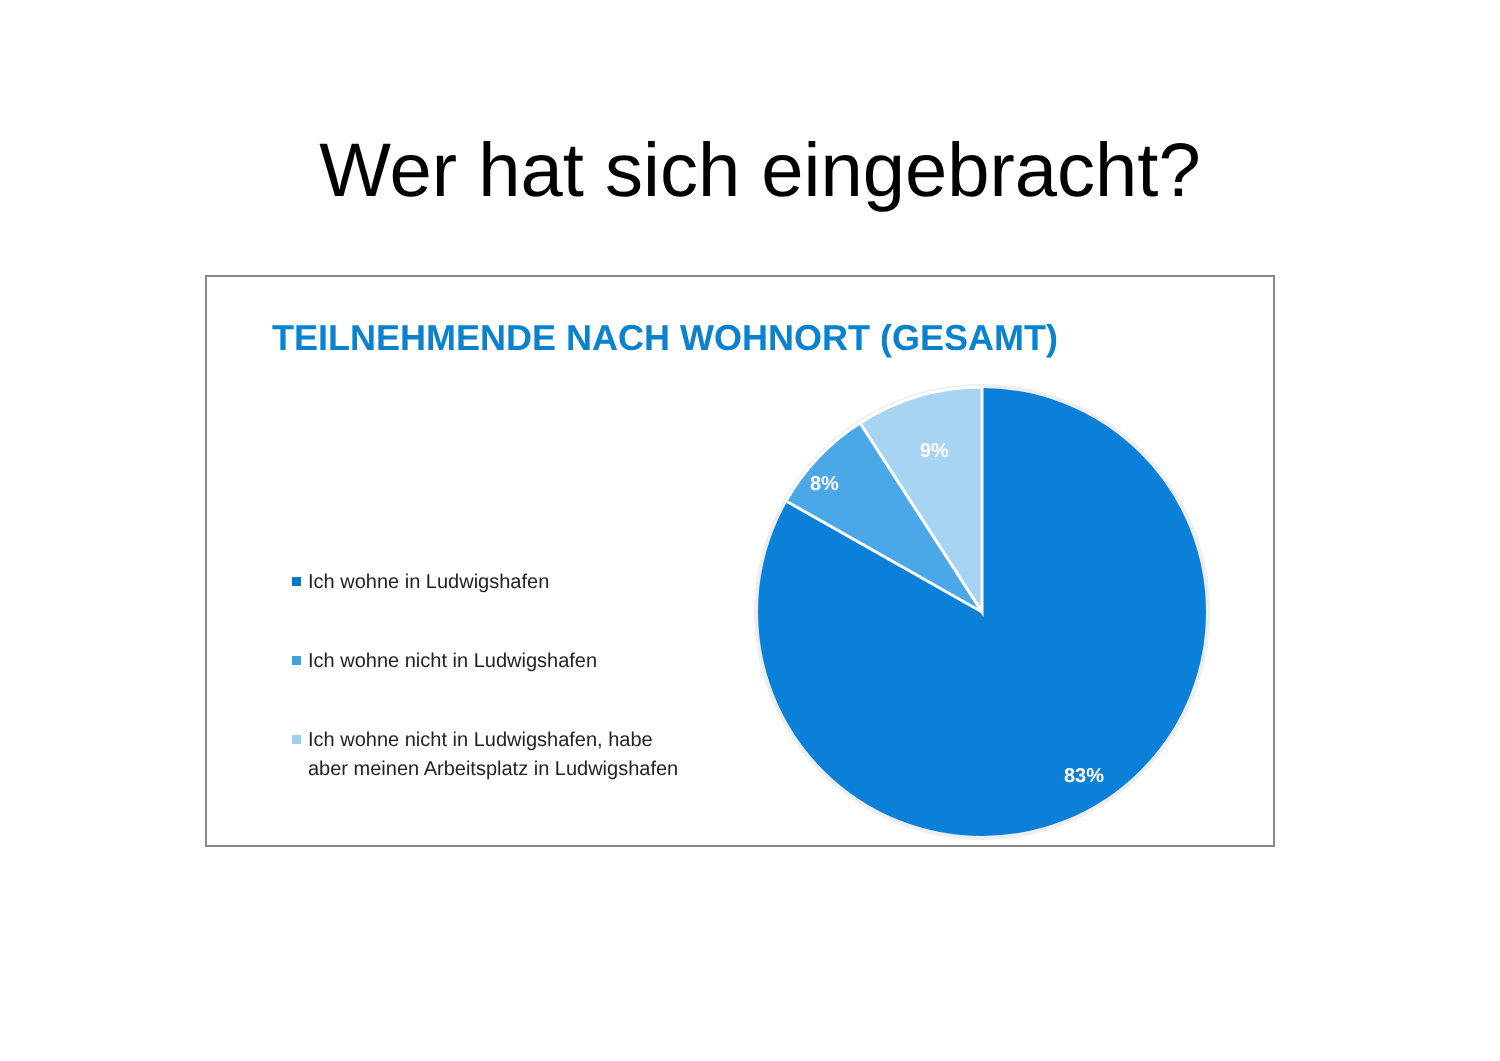Wer hat sich eingebracht?
TEILNEHMENDE NACH WOHNORT (GESAMT)
Ich wohne in Ludwigshafen
Ich wohne nicht in Ludwigshafen
Ich wohne nicht in Ludwigshafen, habe aber meinen Arbeitsplatz in Ludwigshafen
9%
8%
83%